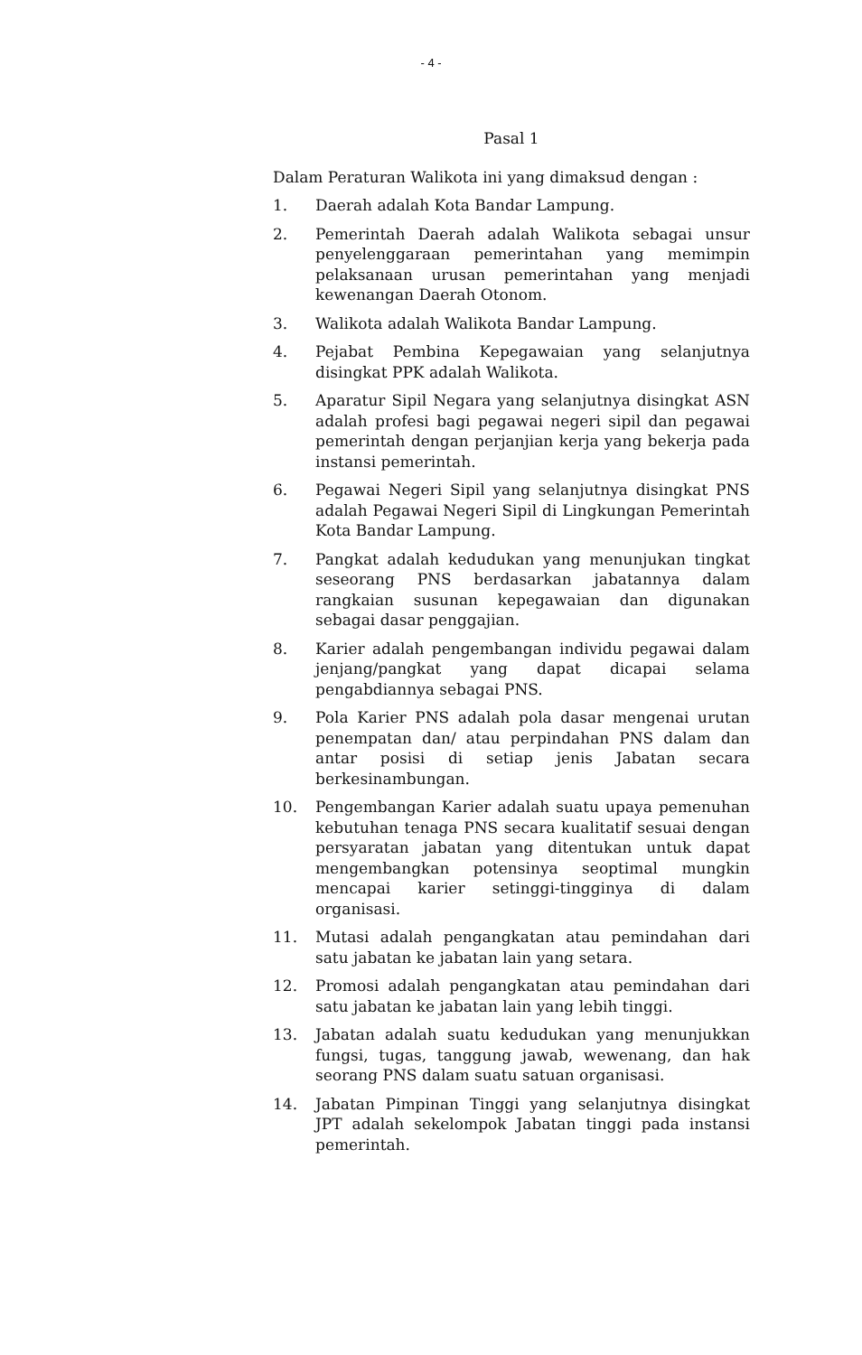- 4 -
Pasal 1
Dalam Peraturan Walikota ini yang dimaksud dengan :
1. Daerah adalah Kota Bandar Lampung.
2. Pemerintah Daerah adalah Walikota sebagai unsur penyelenggaraan pemerintahan yang memimpin pelaksanaan urusan pemerintahan yang menjadi kewenangan Daerah Otonom.
3. Walikota adalah Walikota Bandar Lampung.
4. Pejabat Pembina Kepegawaian yang selanjutnya disingkat PPK adalah Walikota.
5. Aparatur Sipil Negara yang selanjutnya disingkat ASN adalah profesi bagi pegawai negeri sipil dan pegawai pemerintah dengan perjanjian kerja yang bekerja pada instansi pemerintah.
6. Pegawai Negeri Sipil yang selanjutnya disingkat PNS adalah Pegawai Negeri Sipil di Lingkungan Pemerintah Kota Bandar Lampung.
7. Pangkat adalah kedudukan yang menunjukan tingkat seseorang PNS berdasarkan jabatannya dalam rangkaian susunan kepegawaian dan digunakan sebagai dasar penggajian.
8. Karier adalah pengembangan individu pegawai dalam jenjang/pangkat yang dapat dicapai selama pengabdiannya sebagai PNS.
9. Pola Karier PNS adalah pola dasar mengenai urutan penempatan dan/ atau perpindahan PNS dalam dan antar posisi di setiap jenis Jabatan secara berkesinambungan.
10. Pengembangan Karier adalah suatu upaya pemenuhan kebutuhan tenaga PNS secara kualitatif sesuai dengan persyaratan jabatan yang ditentukan untuk dapat mengembangkan potensinya seoptimal mungkin mencapai karier setinggi-tingginya di dalam organisasi.
11. Mutasi adalah pengangkatan atau pemindahan dari satu jabatan ke jabatan lain yang setara.
12. Promosi adalah pengangkatan atau pemindahan dari satu jabatan ke jabatan lain yang lebih tinggi.
13. Jabatan adalah suatu kedudukan yang menunjukkan fungsi, tugas, tanggung jawab, wewenang, dan hak seorang PNS dalam suatu satuan organisasi.
14. Jabatan Pimpinan Tinggi yang selanjutnya disingkat JPT adalah sekelompok Jabatan tinggi pada instansi pemerintah.